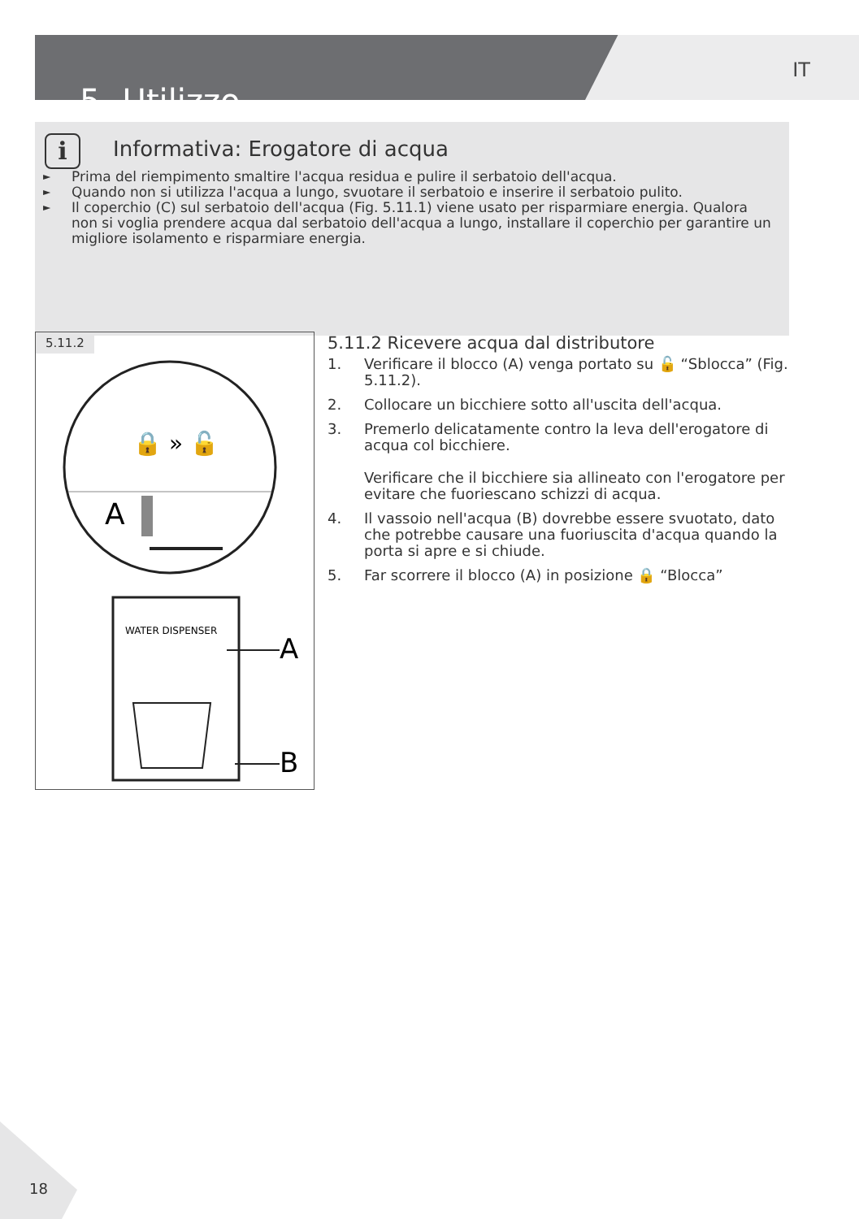5- Utilizzo
IT
i
Informativa: Erogatore di acqua
► Prima del riempimento smaltire l'acqua residua e pulire il serbatoio dell'acqua.
► Quando non si utilizza l'acqua a lungo, svuotare il serbatoio e inserire il serbatoio pulito.
► Il coperchio (C) sul serbatoio dell'acqua (Fig. 5.11.1) viene usato per risparmiare energia. Qualora non si voglia prendere acqua dal serbatoio dell'acqua a lungo, installare il coperchio per garantire un migliore isolamento e risparmiare energia.
5.11.2
🔒 » 🔓
A
WATER DISPENSER
A
B
5.11.2 Ricevere acqua dal distributore
1. Verificare il blocco (A) venga portato su 🔓 “Sblocca” (Fig. 5.11.2).
2. Collocare un bicchiere sotto all'uscita dell'acqua.
3. Premerlo delicatamente contro la leva dell'erogatore di acqua col bicchiere.
Verificare che il bicchiere sia allineato con l'erogatore per evitare che fuoriescano schizzi di acqua.
4. Il vassoio nell'acqua (B) dovrebbe essere svuotato, dato che potrebbe causare una fuoriuscita d'acqua quando la porta si apre e si chiude.
5. Far scorrere il blocco (A) in posizione 🔒 “Blocca”
18